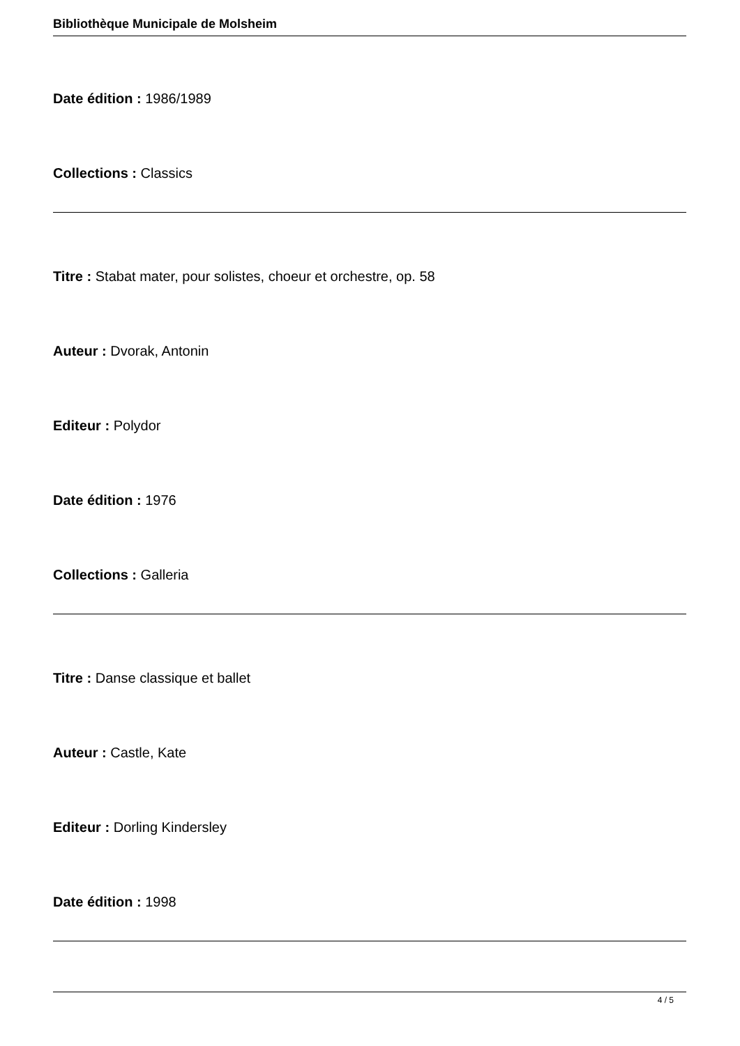Bibliothèque Municipale de Molsheim
Date édition : 1986/1989
Collections : Classics
Titre : Stabat mater, pour solistes, choeur et orchestre, op. 58
Auteur : Dvorak, Antonin
Editeur : Polydor
Date édition : 1976
Collections : Galleria
Titre : Danse classique et ballet
Auteur : Castle, Kate
Editeur : Dorling Kindersley
Date édition : 1998
4 / 5